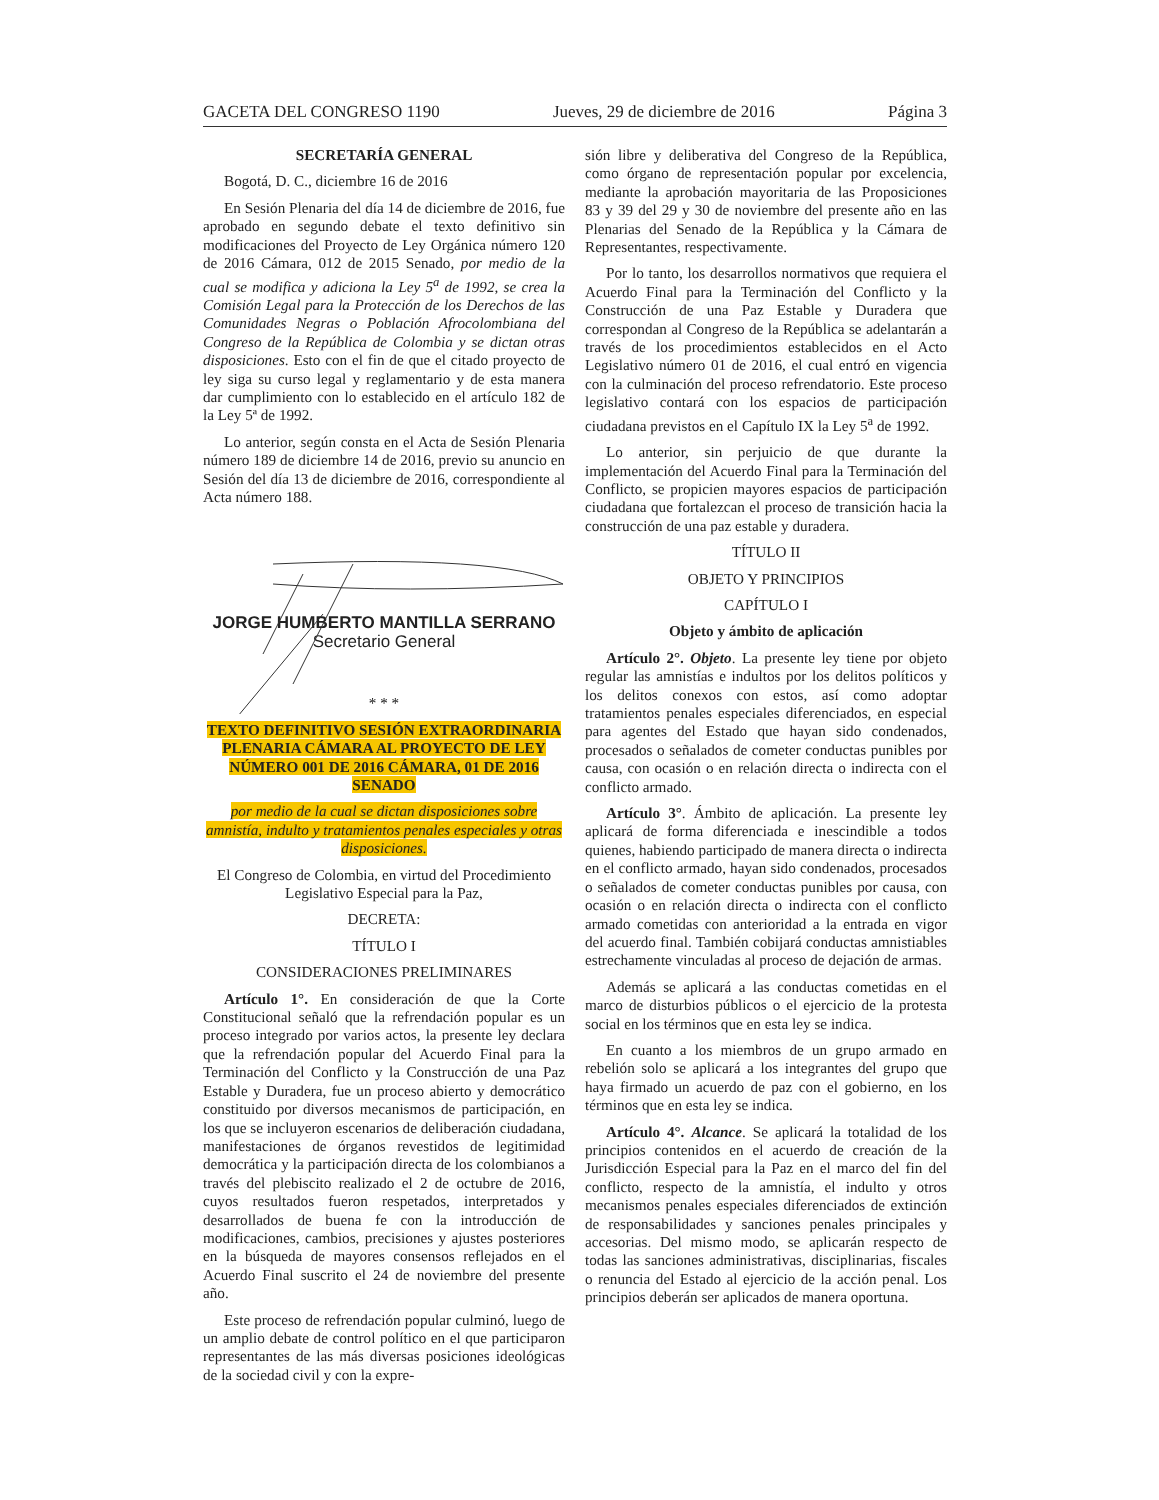GACETA DEL CONGRESO 1190 Jueves, 29 de diciembre de 2016 Página 3
SECRETARÍA GENERAL
Bogotá, D. C., diciembre 16 de 2016
En Sesión Plenaria del día 14 de diciembre de 2016, fue aprobado en segundo debate el texto definitivo sin modificaciones del Proyecto de Ley Orgánica número 120 de 2016 Cámara, 012 de 2015 Senado, por medio de la cual se modifica y adiciona la Ley 5<sup>a</sup> de 1992, se crea la Comisión Legal para la Protección de los Derechos de las Comunidades Negras o Población Afrocolombiana del Congreso de la República de Colombia y se dictan otras disposiciones. Esto con el fin de que el citado proyecto de ley siga su curso legal y reglamentario y de esta manera dar cumplimiento con lo establecido en el artículo 182 de la Ley 5ª de 1992.
Lo anterior, según consta en el Acta de Sesión Plenaria número 189 de diciembre 14 de 2016, previo su anuncio en Sesión del día 13 de diciembre de 2016, correspondiente al Acta número 188.
JORGE HUMBERTO MANTILLA SERRANO
Secretario General
* * *
TEXTO DEFINITIVO SESIÓN EXTRAORDINARIA PLENARIA CÁMARA AL PROYECTO DE LEY NÚMERO 001 DE 2016 CÁMARA, 01 DE 2016 SENADO
por medio de la cual se dictan disposiciones sobre amnistía, indulto y tratamientos penales especiales y otras disposiciones.
El Congreso de Colombia, en virtud del Procedimiento Legislativo Especial para la Paz,
DECRETA:
TÍTULO I
CONSIDERACIONES PRELIMINARES
Artículo 1°. En consideración de que la Corte Constitucional señaló que la refrendación popular es un proceso integrado por varios actos, la presente ley declara que la refrendación popular del Acuerdo Final para la Terminación del Conflicto y la Construcción de una Paz Estable y Duradera, fue un proceso abierto y democrático constituido por diversos mecanismos de participación, en los que se incluyeron escenarios de deliberación ciudadana, manifestaciones de órganos revestidos de legitimidad democrática y la participación directa de los colombianos a través del plebiscito realizado el 2 de octubre de 2016, cuyos resultados fueron respetados, interpretados y desarrollados de buena fe con la introducción de modificaciones, cambios, precisiones y ajustes posteriores en la búsqueda de mayores consensos reflejados en el Acuerdo Final suscrito el 24 de noviembre del presente año.
Este proceso de refrendación popular culminó, luego de un amplio debate de control político en el que participaron representantes de las más diversas posiciones ideológicas de la sociedad civil y con la expre-
sión libre y deliberativa del Congreso de la República, como órgano de representación popular por excelencia, mediante la aprobación mayoritaria de las Proposiciones 83 y 39 del 29 y 30 de noviembre del presente año en las Plenarias del Senado de la República y la Cámara de Representantes, respectivamente.
Por lo tanto, los desarrollos normativos que requiera el Acuerdo Final para la Terminación del Conflicto y la Construcción de una Paz Estable y Duradera que correspondan al Congreso de la República se adelantarán a través de los procedimientos establecidos en el Acto Legislativo número 01 de 2016, el cual entró en vigencia con la culminación del proceso refrendatorio. Este proceso legislativo contará con los espacios de participación ciudadana previstos en el Capítulo IX la Ley 5<sup>a</sup> de 1992.
Lo anterior, sin perjuicio de que durante la implementación del Acuerdo Final para la Terminación del Conflicto, se propicien mayores espacios de participación ciudadana que fortalezcan el proceso de transición hacia la construcción de una paz estable y duradera.
TÍTULO II
OBJETO Y PRINCIPIOS
CAPÍTULO I
Objeto y ámbito de aplicación
Artículo 2°. Objeto. La presente ley tiene por objeto regular las amnistías e indultos por los delitos políticos y los delitos conexos con estos, así como adoptar tratamientos penales especiales diferenciados, en especial para agentes del Estado que hayan sido condenados, procesados o señalados de cometer conductas punibles por causa, con ocasión o en relación directa o indirecta con el conflicto armado.
Artículo 3°. Ámbito de aplicación. La presente ley aplicará de forma diferenciada e inescindible a todos quienes, habiendo participado de manera directa o indirecta en el conflicto armado, hayan sido condenados, procesados o señalados de cometer conductas punibles por causa, con ocasión o en relación directa o indirecta con el conflicto armado cometidas con anterioridad a la entrada en vigor del acuerdo final. También cobijará conductas amnistiables estrechamente vinculadas al proceso de dejación de armas.
Además se aplicará a las conductas cometidas en el marco de disturbios públicos o el ejercicio de la protesta social en los términos que en esta ley se indica.
En cuanto a los miembros de un grupo armado en rebelión solo se aplicará a los integrantes del grupo que haya firmado un acuerdo de paz con el gobierno, en los términos que en esta ley se indica.
Artículo 4°. Alcance. Se aplicará la totalidad de los principios contenidos en el acuerdo de creación de la Jurisdicción Especial para la Paz en el marco del fin del conflicto, respecto de la amnistía, el indulto y otros mecanismos penales especiales diferenciados de extinción de responsabilidades y sanciones penales principales y accesorias. Del mismo modo, se aplicarán respecto de todas las sanciones administrativas, disciplinarias, fiscales o renuncia del Estado al ejercicio de la acción penal. Los principios deberán ser aplicados de manera oportuna.